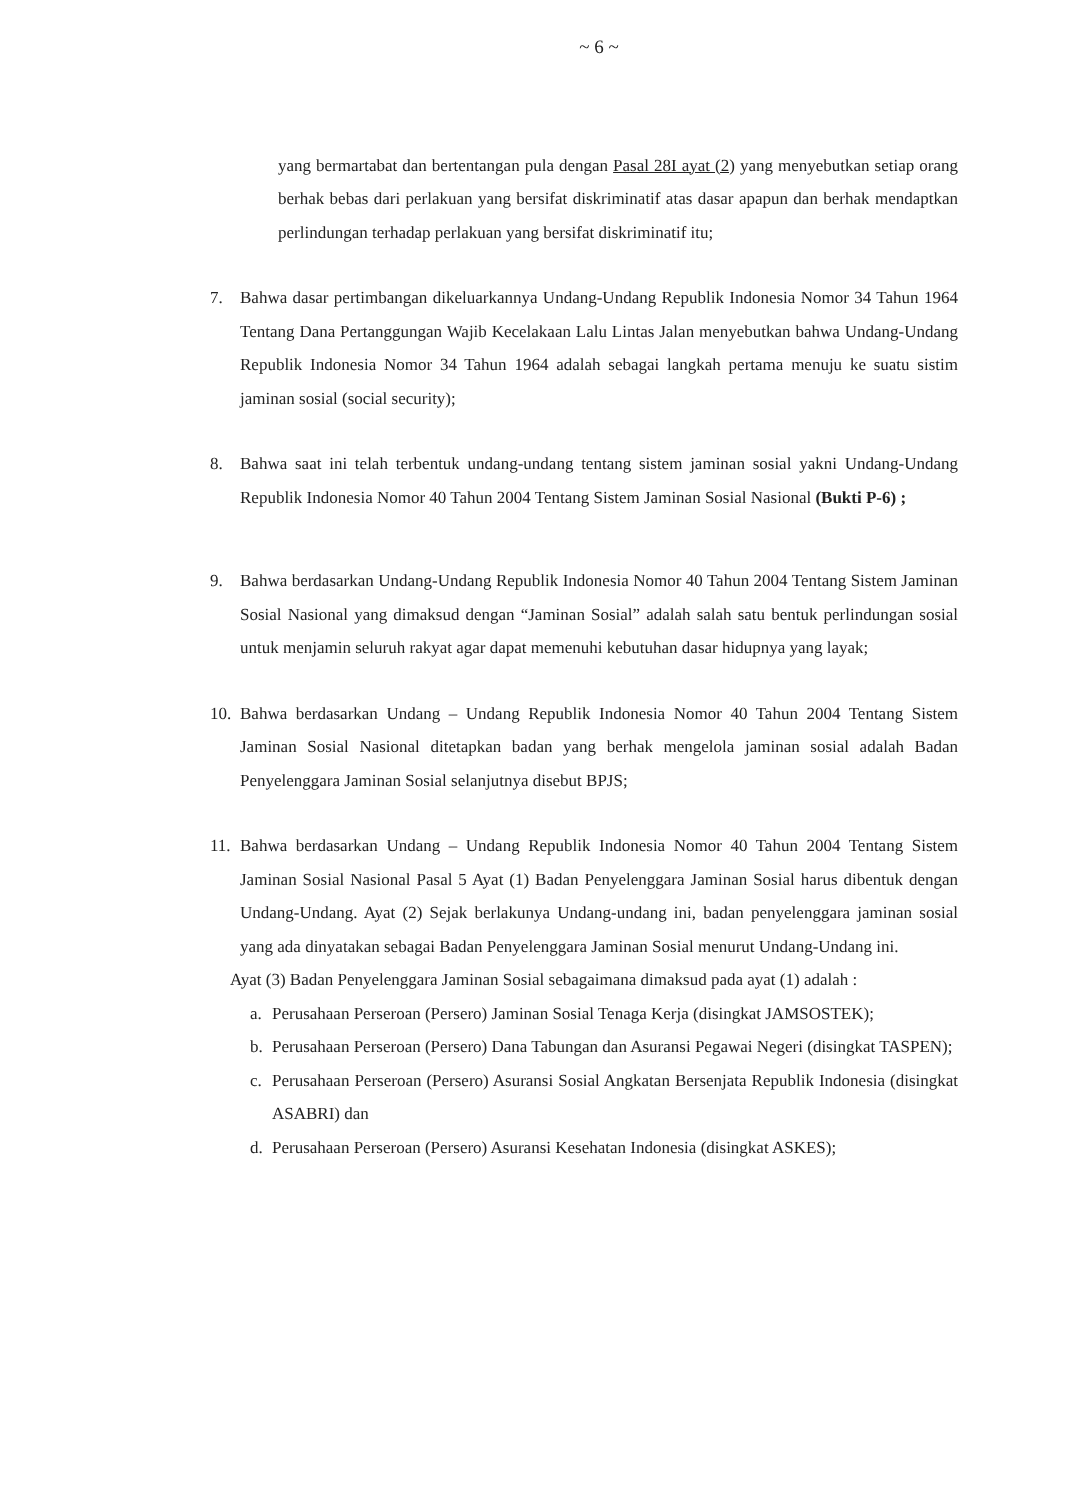~ 6 ~
yang bermartabat dan bertentangan pula dengan Pasal 28I ayat (2) yang menyebutkan setiap orang berhak bebas dari perlakuan yang bersifat diskriminatif atas dasar apapun dan berhak mendaptkan perlindungan terhadap perlakuan yang bersifat diskriminatif itu;
7. Bahwa dasar pertimbangan dikeluarkannya Undang-Undang Republik Indonesia Nomor 34 Tahun 1964 Tentang Dana Pertanggungan Wajib Kecelakaan Lalu Lintas Jalan menyebutkan bahwa Undang-Undang Republik Indonesia Nomor 34 Tahun 1964 adalah sebagai langkah pertama menuju ke suatu sistim jaminan sosial (social security);
8. Bahwa saat ini telah terbentuk undang-undang tentang sistem jaminan sosial yakni Undang-Undang Republik Indonesia Nomor 40 Tahun 2004 Tentang Sistem Jaminan Sosial Nasional (Bukti P-6) ;
9. Bahwa berdasarkan Undang-Undang Republik Indonesia Nomor 40 Tahun 2004 Tentang Sistem Jaminan Sosial Nasional yang dimaksud dengan “Jaminan Sosial” adalah salah satu bentuk perlindungan sosial untuk menjamin seluruh rakyat agar dapat memenuhi kebutuhan dasar hidupnya yang layak;
10.
Bahwa berdasarkan Undang – Undang Republik Indonesia Nomor 40 Tahun 2004 Tentang Sistem Jaminan Sosial Nasional ditetapkan badan yang berhak mengelola jaminan sosial adalah Badan Penyelenggara Jaminan Sosial selanjutnya disebut BPJS;
11.
Bahwa berdasarkan Undang – Undang Republik Indonesia Nomor 40 Tahun 2004 Tentang Sistem Jaminan Sosial Nasional Pasal 5 Ayat (1) Badan Penyelenggara Jaminan Sosial harus dibentuk dengan Undang-Undang. Ayat (2) Sejak berlakunya Undang-undang ini, badan penyelenggara jaminan sosial yang ada dinyatakan sebagai Badan Penyelenggara Jaminan Sosial menurut Undang-Undang ini.
Ayat (3) Badan Penyelenggara Jaminan Sosial sebagaimana dimaksud pada ayat (1) adalah :
a. Perusahaan Perseroan (Persero) Jaminan Sosial Tenaga Kerja (disingkat JAMSOSTEK);
b. Perusahaan Perseroan (Persero) Dana Tabungan dan Asuransi Pegawai Negeri (disingkat TASPEN);
c. Perusahaan Perseroan (Persero) Asuransi Sosial Angkatan Bersenjata Republik Indonesia (disingkat ASABRI) dan
d. Perusahaan Perseroan (Persero) Asuransi Kesehatan Indonesia (disingkat ASKES);